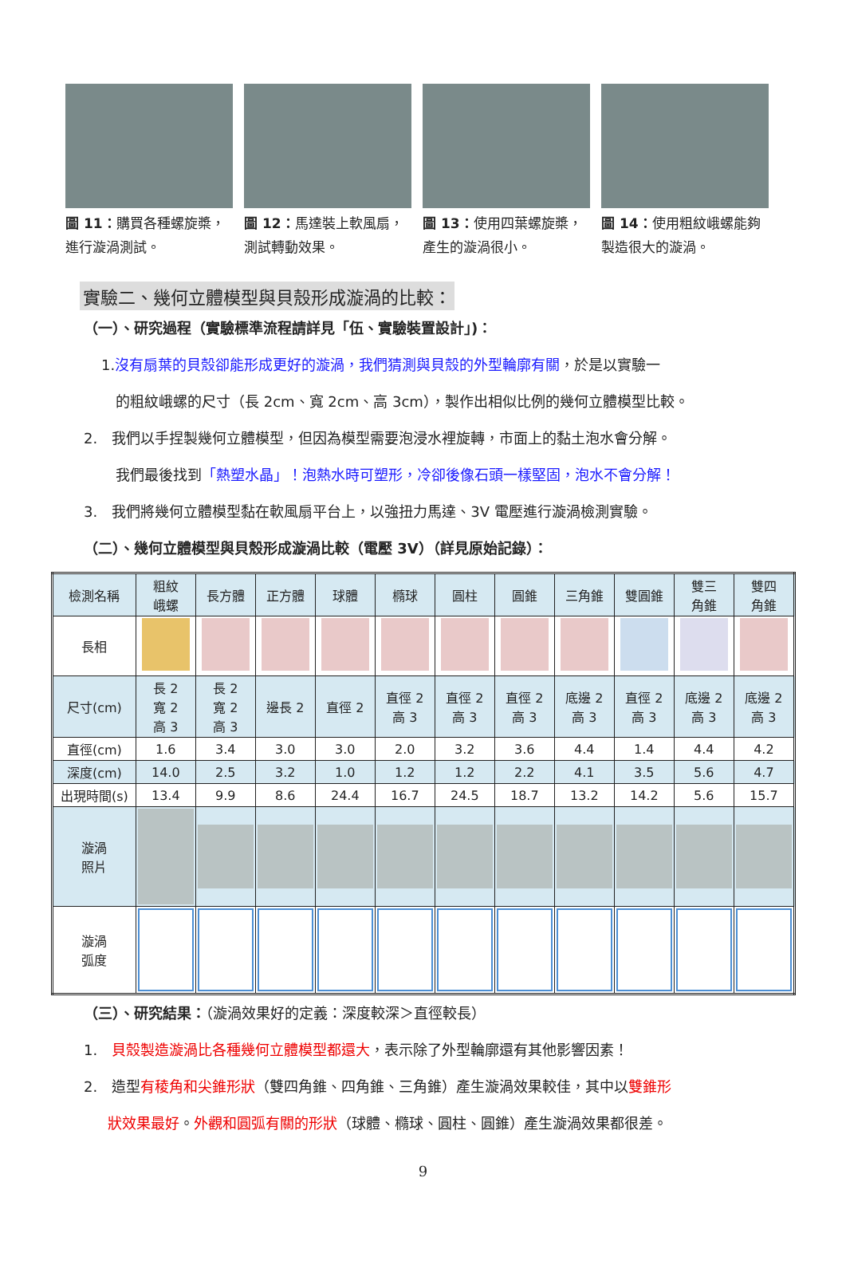圖 11：購買各種螺旋槳，進行漩渦測試。
圖 12：馬達裝上軟風扇，測試轉動效果。
圖 13：使用四葉螺旋槳，產生的漩渦很小。
圖 14：使用粗紋峨螺能夠製造很大的漩渦。
實驗二、幾何立體模型與貝殼形成漩渦的比較：
（一）、研究過程（實驗標準流程請詳見「伍、實驗裝置設計」)：
1.沒有扇葉的貝殼卻能形成更好的漩渦，我們猜測與貝殼的外型輪廓有關，於是以實驗一
的粗紋峨螺的尺寸（長 2cm、寬 2cm、高 3cm），製作出相似比例的幾何立體模型比較。
2.　我們以手捏製幾何立體模型，但因為模型需要泡浸水裡旋轉，市面上的黏土泡水會分解。
我們最後找到「熱塑水晶」！泡熱水時可塑形，冷卻後像石頭一樣堅固，泡水不會分解！
3.　我們將幾何立體模型黏在軟風扇平台上，以強扭力馬達、3V 電壓進行漩渦檢測實驗。
（二）、幾何立體模型與貝殼形成漩渦比較（電壓 3V）（詳見原始記錄）：
| 檢測名稱 | 粗紋 峨螺 | 長方體 | 正方體 | 球體 | 橢球 | 圓柱 | 圓錐 | 三角錐 | 雙圓錐 | 雙三 角錐 | 雙四 角錐 |
| --- | --- | --- | --- | --- | --- | --- | --- | --- | --- | --- | --- |
| 長相 | | | | | | | | | | | |
| 尺寸(cm) | 長 2 寬 2 高 3 | 長 2 寬 2 高 3 | 邊長 2 | 直徑 2 | 直徑 2 高 3 | 直徑 2 高 3 | 直徑 2 高 3 | 底邊 2 高 3 | 直徑 2 高 3 | 底邊 2 高 3 | 底邊 2 高 3 |
| 直徑(cm) | 1.6 | 3.4 | 3.0 | 3.0 | 2.0 | 3.2 | 3.6 | 4.4 | 1.4 | 4.4 | 4.2 |
| 深度(cm) | 14.0 | 2.5 | 3.2 | 1.0 | 1.2 | 1.2 | 2.2 | 4.1 | 3.5 | 5.6 | 4.7 |
| 出現時間(s) | 13.4 | 9.9 | 8.6 | 24.4 | 16.7 | 24.5 | 18.7 | 13.2 | 14.2 | 5.6 | 15.7 |
| 漩渦 照片 | | | | | | | | | | | |
| 漩渦 弧度 | | | | | | | | | | | |
（三）、研究結果：（漩渦效果好的定義：深度較深＞直徑較長）
1.　貝殼製造漩渦比各種幾何立體模型都還大，表示除了外型輪廓還有其他影響因素！
2.　造型有稜角和尖錐形狀（雙四角錐、四角錐、三角錐）產生漩渦效果較佳，其中以雙錐形
狀效果最好。外觀和圓弧有關的形狀（球體、橢球、圓柱、圓錐）產生漩渦效果都很差。
9